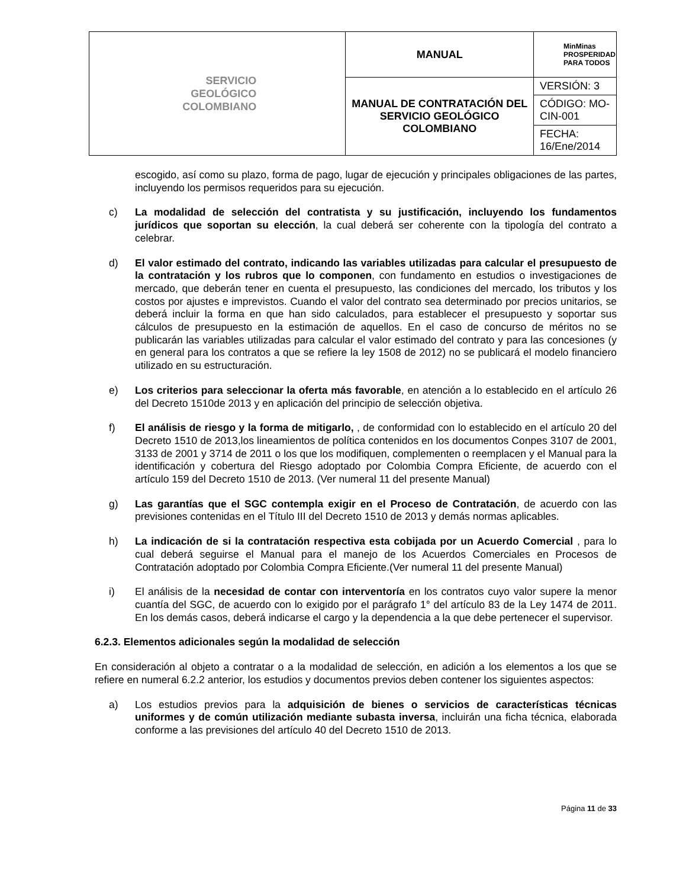| SERVICIO GEOLÓGICO COLOMBIANO | MANUAL | MinMinas PROSPERIDAD PARA TODOS |
| | MANUAL DE CONTRATACIÓN DEL SERVICIO GEOLÓGICO COLOMBIANO | VERSIÓN: 3 |
| | | CÓDIGO: MO-CIN-001 |
| | | FECHA: 16/Ene/2014 |
escogido, así como su plazo, forma de pago, lugar de ejecución y principales obligaciones de las partes, incluyendo los permisos requeridos para su ejecución.
c) La modalidad de selección del contratista y su justificación, incluyendo los fundamentos jurídicos que soportan su elección, la cual deberá ser coherente con la tipología del contrato a celebrar.
d) El valor estimado del contrato, indicando las variables utilizadas para calcular el presupuesto de la contratación y los rubros que lo componen, con fundamento en estudios o investigaciones de mercado, que deberán tener en cuenta el presupuesto, las condiciones del mercado, los tributos y los costos por ajustes e imprevistos. Cuando el valor del contrato sea determinado por precios unitarios, se deberá incluir la forma en que han sido calculados, para establecer el presupuesto y soportar sus cálculos de presupuesto en la estimación de aquellos. En el caso de concurso de méritos no se publicarán las variables utilizadas para calcular el valor estimado del contrato y para las concesiones (y en general para los contratos a que se refiere la ley 1508 de 2012) no se publicará el modelo financiero utilizado en su estructuración.
e) Los criterios para seleccionar la oferta más favorable, en atención a lo establecido en el artículo 26 del Decreto 1510de 2013 y en aplicación del principio de selección objetiva.
f) El análisis de riesgo y la forma de mitigarlo, , de conformidad con lo establecido en el artículo 20 del Decreto 1510 de 2013,los lineamientos de política contenidos en los documentos Conpes 3107 de 2001, 3133 de 2001 y 3714 de 2011 o los que los modifiquen, complementen o reemplacen y el Manual para la identificación y cobertura del Riesgo adoptado por Colombia Compra Eficiente, de acuerdo con el artículo 159 del Decreto 1510 de 2013. (Ver numeral 11 del presente Manual)
g) Las garantías que el SGC contempla exigir en el Proceso de Contratación, de acuerdo con las previsiones contenidas en el Título III del Decreto 1510 de 2013 y demás normas aplicables.
h) La indicación de si la contratación respectiva esta cobijada por un Acuerdo Comercial , para lo cual deberá seguirse el Manual para el manejo de los Acuerdos Comerciales en Procesos de Contratación adoptado por Colombia Compra Eficiente.(Ver numeral 11 del presente Manual)
i) El análisis de la necesidad de contar con interventoría en los contratos cuyo valor supere la menor cuantía del SGC, de acuerdo con lo exigido por el parágrafo 1° del artículo 83 de la Ley 1474 de 2011. En los demás casos, deberá indicarse el cargo y la dependencia a la que debe pertenecer el supervisor.
6.2.3. Elementos adicionales según la modalidad de selección
En consideración al objeto a contratar o a la modalidad de selección, en adición a los elementos a los que se refiere en numeral 6.2.2 anterior, los estudios y documentos previos deben contener los siguientes aspectos:
a) Los estudios previos para la adquisición de bienes o servicios de características técnicas uniformes y de común utilización mediante subasta inversa, incluirán una ficha técnica, elaborada conforme a las previsiones del artículo 40 del Decreto 1510 de 2013.
Página 11 de 33